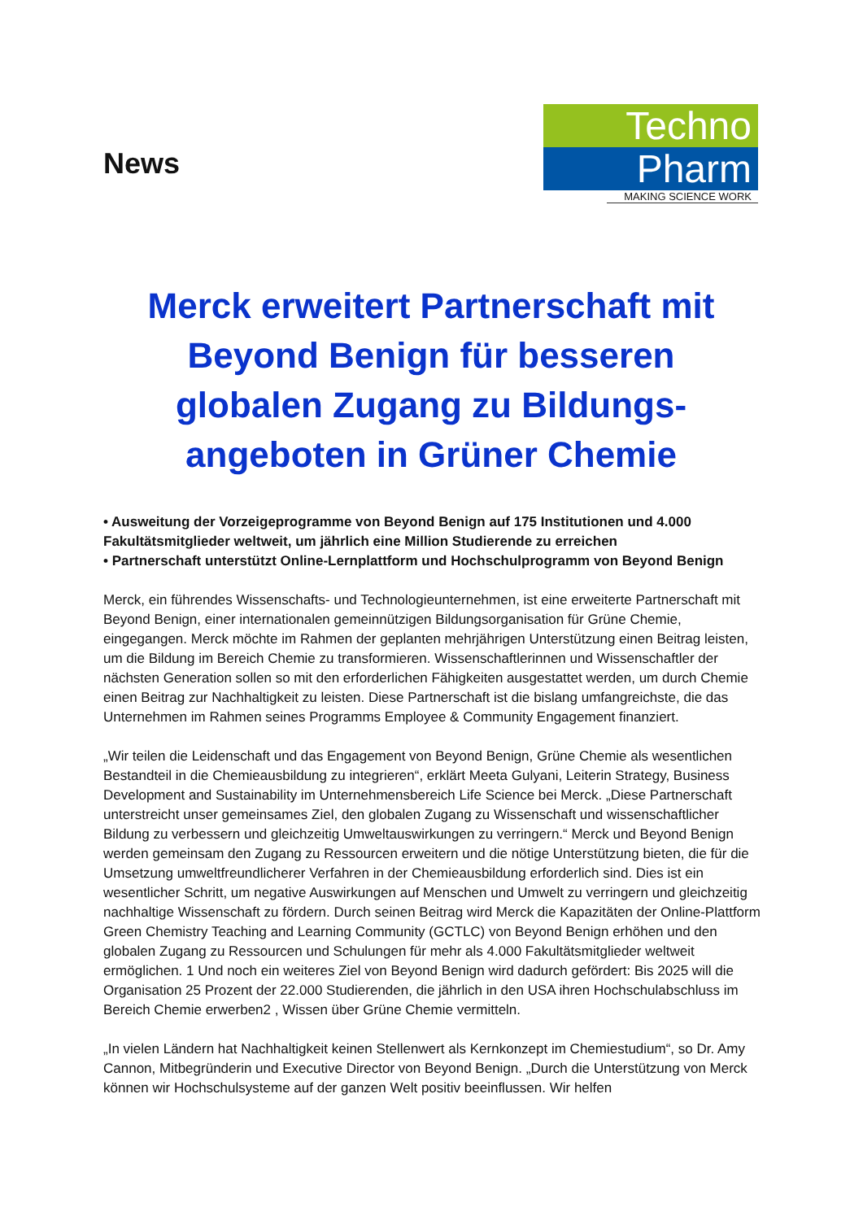News
Techno
Pharm
MAKING SCIENCE WORK
Merck erweitert Partnerschaft mit Beyond Benign für besseren globalen Zugang zu Bildungs-angeboten in Grüner Chemie
• Ausweitung der Vorzeigeprogramme von Beyond Benign auf 175 Institutionen und 4.000 Fakultätsmitglieder weltweit, um jährlich eine Million Studierende zu erreichen
• Partnerschaft unterstützt Online-Lernplattform und Hochschulprogramm von Beyond Benign
Merck, ein führendes Wissenschafts- und Technologieunternehmen, ist eine erweiterte Partnerschaft mit Beyond Benign, einer internationalen gemeinnützigen Bildungsorganisation für Grüne Chemie, eingegangen. Merck möchte im Rahmen der geplanten mehrjährigen Unterstützung einen Beitrag leisten, um die Bildung im Bereich Chemie zu transformieren. Wissenschaftlerinnen und Wissenschaftler der nächsten Generation sollen so mit den erforderlichen Fähigkeiten ausgestattet werden, um durch Chemie einen Beitrag zur Nachhaltigkeit zu leisten. Diese Partnerschaft ist die bislang umfangreichste, die das Unternehmen im Rahmen seines Programms Employee & Community Engagement finanziert.
„Wir teilen die Leidenschaft und das Engagement von Beyond Benign, Grüne Chemie als wesentlichen Bestandteil in die Chemieausbildung zu integrieren“, erklärt Meeta Gulyani, Leiterin Strategy, Business Development and Sustainability im Unternehmensbereich Life Science bei Merck. „Diese Partnerschaft unterstreicht unser gemeinsames Ziel, den globalen Zugang zu Wissenschaft und wissenschaftlicher Bildung zu verbessern und gleichzeitig Umweltauswirkungen zu verringern.“ Merck und Beyond Benign werden gemeinsam den Zugang zu Ressourcen erweitern und die nötige Unterstützung bieten, die für die Umsetzung umweltfreundlicherer Verfahren in der Chemieausbildung erforderlich sind. Dies ist ein wesentlicher Schritt, um negative Auswirkungen auf Menschen und Umwelt zu verringern und gleichzeitig nachhaltige Wissenschaft zu fördern. Durch seinen Beitrag wird Merck die Kapazitäten der Online-Plattform Green Chemistry Teaching and Learning Community (GCTLC) von Beyond Benign erhöhen und den globalen Zugang zu Ressourcen und Schulungen für mehr als 4.000 Fakultätsmitglieder weltweit ermöglichen. 1 Und noch ein weiteres Ziel von Beyond Benign wird dadurch gefördert: Bis 2025 will die Organisation 25 Prozent der 22.000 Studierenden, die jährlich in den USA ihren Hochschulabschluss im Bereich Chemie erwerben2 , Wissen über Grüne Chemie vermitteln.
„In vielen Ländern hat Nachhaltigkeit keinen Stellenwert als Kernkonzept im Chemiestudium“, so Dr. Amy Cannon, Mitbegründerin und Executive Director von Beyond Benign. „Durch die Unterstützung von Merck können wir Hochschulsysteme auf der ganzen Welt positiv beeinflussen. Wir helfen